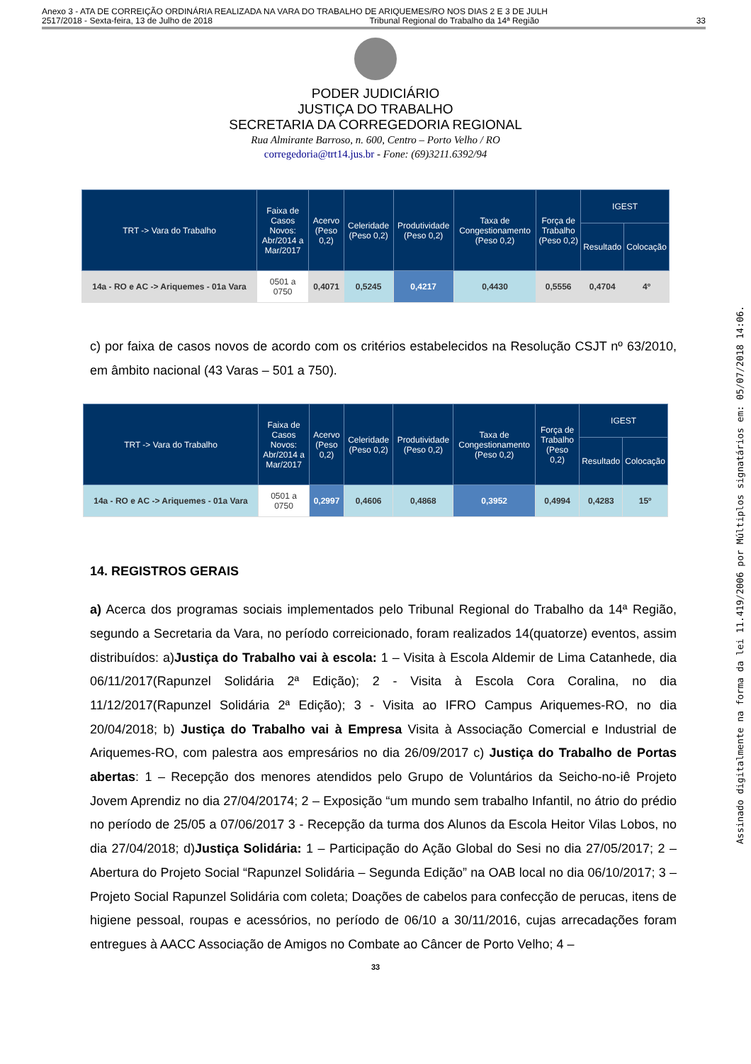Anexo 3 - ATA DE CORREIÇÃO ORDINÁRIA REALIZADA NA VARA DO TRABALHO DE ARIQUEMES/RO NOS DIAS 2 E 3 DE JULH
2517/2018 - Sexta-feira, 13 de Julho de 2018 Tribunal Regional do Trabalho da 14ª Região 33
PODER JUDICIÁRIO
JUSTIÇA DO TRABALHO
SECRETARIA DA CORREGEDORIA REGIONAL
Rua Almirante Barroso, n. 600, Centro – Porto Velho / RO
corregedoria@trt14.jus.br - Fone: (69)3211.6392/94
| TRT -> Vara do Trabalho | Faixa de Casos Novos: Abr/2014 a Mar/2017 | Acervo (Peso 0,2) | Celeridade (Peso 0,2) | Produtividade (Peso 0,2) | Taxa de Congestionamento (Peso 0,2) | Força de Trabalho (Peso 0,2) | IGEST | |
| --- | --- | --- | --- | --- | --- | --- | --- | --- |
| | | | | | | | Resultado | Colocação |
| 14a - RO e AC -> Ariquemes - 01a Vara | 0501 a 0750 | 0,4071 | 0,5245 | 0,4217 | 0,4430 | 0,5556 | 0,4704 | 4º |
c) por faixa de casos novos de acordo com os critérios estabelecidos na Resolução CSJT nº 63/2010, em âmbito nacional (43 Varas – 501 a 750).
| TRT -> Vara do Trabalho | Faixa de Casos Novos: Abr/2014 a Mar/2017 | Acervo (Peso 0,2) | Celeridade (Peso 0,2) | Produtividade (Peso 0,2) | Taxa de Congestionamento (Peso 0,2) | Força de Trabalho (Peso 0,2) | IGEST | |
| --- | --- | --- | --- | --- | --- | --- | --- | --- |
| | | | | | | | Resultado | Colocação |
| 14a - RO e AC -> Ariquemes - 01a Vara | 0501 a 0750 | 0,2997 | 0,4606 | 0,4868 | 0,3952 | 0,4994 | 0,4283 | 15º |
14. REGISTROS GERAIS
a) Acerca dos programas sociais implementados pelo Tribunal Regional do Trabalho da 14ª Região, segundo a Secretaria da Vara, no período correicionado, foram realizados 14(quatorze) eventos, assim distribuídos: a)Justiça do Trabalho vai à escola: 1 – Visita à Escola Aldemir de Lima Catanhede, dia 06/11/2017(Rapunzel Solidária 2ª Edição); 2 - Visita à Escola Cora Coralina, no dia 11/12/2017(Rapunzel Solidária 2ª Edição); 3 - Visita ao IFRO Campus Ariquemes-RO, no dia 20/04/2018; b) Justiça do Trabalho vai à Empresa Visita à Associação Comercial e Industrial de Ariquemes-RO, com palestra aos empresários no dia 26/09/2017 c) Justiça do Trabalho de Portas abertas: 1 – Recepção dos menores atendidos pelo Grupo de Voluntários da Seicho-no-iê Projeto Jovem Aprendiz no dia 27/04/20174; 2 – Exposição “um mundo sem trabalho Infantil, no átrio do prédio no período de 25/05 a 07/06/2017 3 - Recepção da turma dos Alunos da Escola Heitor Vilas Lobos, no dia 27/04/2018; d)Justiça Solidária: 1 – Participação do Ação Global do Sesi no dia 27/05/2017; 2 – Abertura do Projeto Social “Rapunzel Solidária – Segunda Edição” na OAB local no dia 06/10/2017; 3 – Projeto Social Rapunzel Solidária com coleta; Doações de cabelos para confecção de perucas, itens de higiene pessoal, roupas e acessórios, no período de 06/10 a 30/11/2016, cujas arrecadações foram entregues à AACC Associação de Amigos no Combate ao Câncer de Porto Velho; 4 –
33
Assinado digitalmente na forma da lei 11.419/2006 por Múltiplos signatários em: 05/07/2018 14:06.